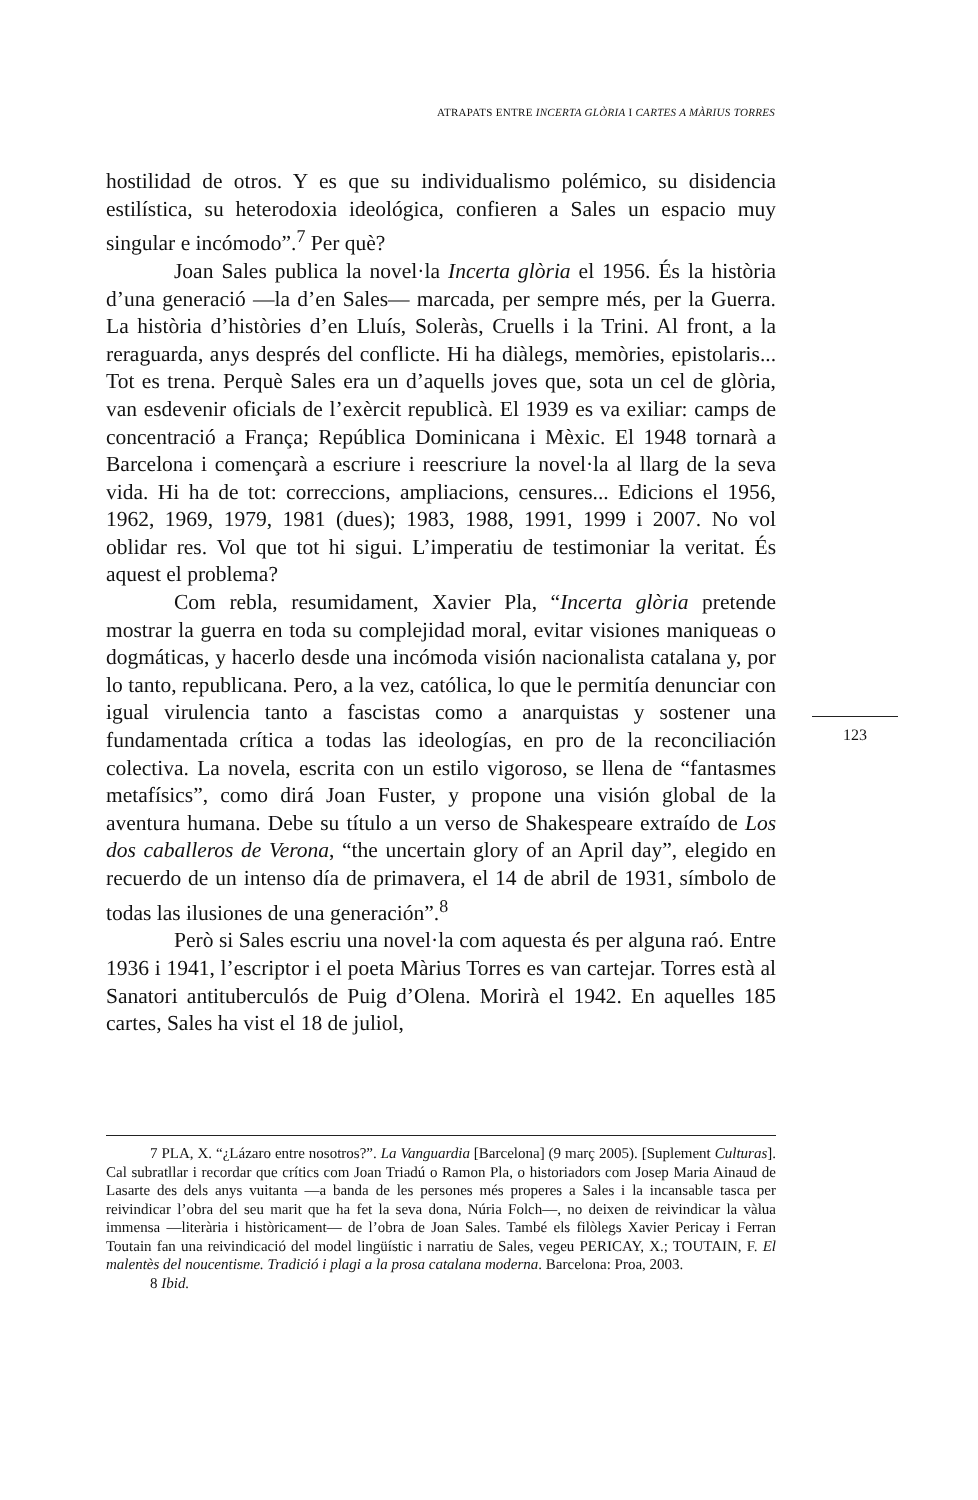ATRAPATS ENTRE INCERTA GLÒRIA I CARTES A MÀRIUS TORRES
hostilidad de otros. Y es que su individualismo polémico, su disidencia estilística, su heterodoxia ideológica, confieren a Sales un espacio muy singular e incómodo”.<sup>7</sup> Per què?
Joan Sales publica la novel·la Incerta glòria el 1956. És la història d’una generació —la d’en Sales— marcada, per sempre més, per la Guerra. La història d’històries d’en Lluís, Soleràs, Cruells i la Trini. Al front, a la reraguarda, anys després del conflicte. Hi ha diàlegs, memòries, epistolaris... Tot es trena. Perquè Sales era un d’aquells joves que, sota un cel de glòria, van esdevenir oficials de l’exèrcit republicà. El 1939 es va exiliar: camps de concentració a França; República Dominicana i Mèxic. El 1948 tornarà a Barcelona i començarà a escriure i reescriure la novel·la al llarg de la seva vida. Hi ha de tot: correccions, ampliacions, censures... Edicions el 1956, 1962, 1969, 1979, 1981 (dues); 1983, 1988, 1991, 1999 i 2007. No vol oblidar res. Vol que tot hi sigui. L’imperatiu de testimoniar la veritat. És aquest el problema?
Com rebla, resumidament, Xavier Pla, “Incerta glòria pretende mostrar la guerra en toda su complejidad moral, evitar visiones maniqueas o dogmáticas, y hacerlo desde una incómoda visión nacionalista catalana y, por lo tanto, republicana. Pero, a la vez, católica, lo que le permitía denunciar con igual virulencia tanto a fascistas como a anarquistas y sostener una fundamentada crítica a todas las ideologías, en pro de la reconciliación colectiva. La novela, escrita con un estilo vigoroso, se llena de “fantasmes metafísics”, como dirá Joan Fuster, y propone una visión global de la aventura humana. Debe su título a un verso de Shakespeare extraído de Los dos caballeros de Verona, “the uncertain glory of an April day”, elegido en recuerdo de un intenso día de primavera, el 14 de abril de 1931, símbolo de todas las ilusiones de una generación”.<sup>8</sup>
Però si Sales escriu una novel·la com aquesta és per alguna raó. Entre 1936 i 1941, l’escriptor i el poeta Màrius Torres es van cartejar. Torres està al Sanatori antituberculós de Puig d’Olena. Morirà el 1942. En aquelles 185 cartes, Sales ha vist el 18 de juliol,
123
7 PLA, X. “¿Lázaro entre nosotros?”. La Vanguardia [Barcelona] (9 març 2005). [Suplement Culturas]. Cal subratllar i recordar que crítics com Joan Triadú o Ramon Pla, o historiadors com Josep Maria Ainaud de Lasarte des dels anys vuitanta —a banda de les persones més properes a Sales i la incansable tasca per reivindicar l’obra del seu marit que ha fet la seva dona, Núria Folch—, no deixen de reivindicar la vàlua immensa —literària i històricament— de l’obra de Joan Sales. També els filòlegs Xavier Pericay i Ferran Toutain fan una reivindicació del model lingüístic i narratiu de Sales, vegeu PERICAY, X.; TOUTAIN, F. El malentès del noucentisme. Tradició i plagi a la prosa catalana moderna. Barcelona: Proa, 2003.
8 Ibid.